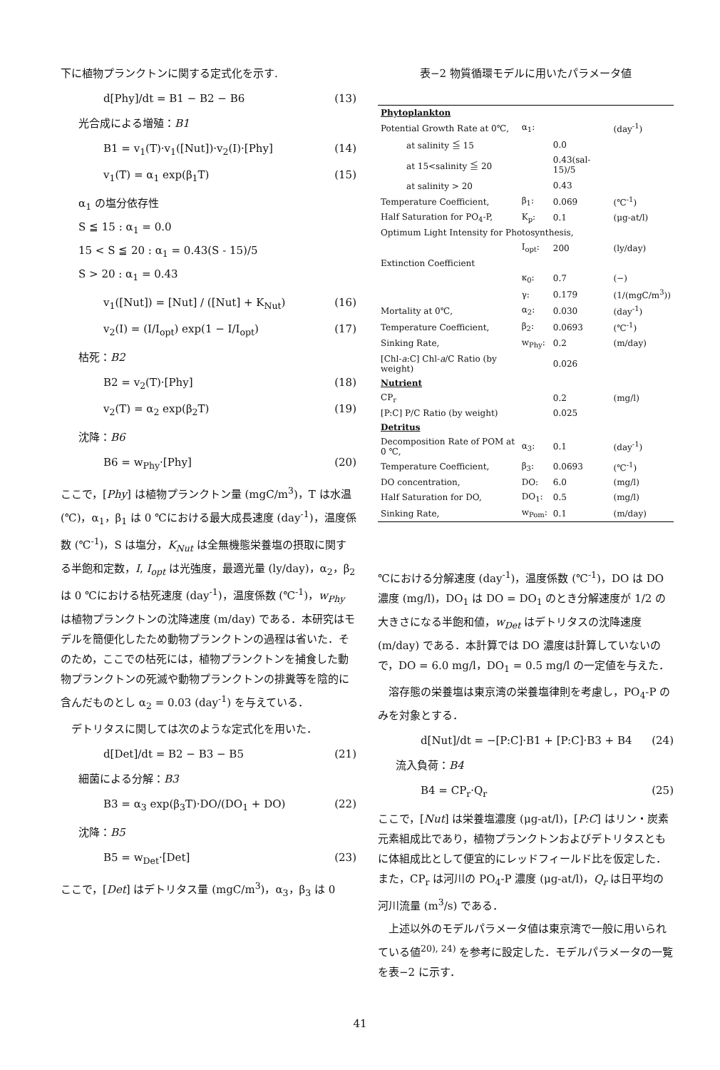下に植物プランクトンに関する定式化を示す.
d[Phy]/dt = B1 − B2 − B6 (13)
光合成による増殖：B1
B1 = v<sub>1</sub>(T)·v<sub>1</sub>([Nut])·v<sub>2</sub>(I)·[Phy] (14)
v<sub>1</sub>(T) = α<sub>1</sub> exp(β<sub>1</sub>T) (15)
α<sub>1</sub> の塩分依存性
S ≦ 15 : α<sub>1</sub> = 0.0
15 < S ≦ 20 : α<sub>1</sub> = 0.43(S - 15)/5
S > 20 : α<sub>1</sub> = 0.43
v<sub>1</sub>([Nut]) = [Nut] / ([Nut] + K<sub>Nut</sub>) (16)
v<sub>2</sub>(I) = (I/I<sub>opt</sub>) exp(1 − I/I<sub>opt</sub>) (17)
枯死：B2
B2 = v<sub>2</sub>(T)·[Phy] (18)
v<sub>2</sub>(T) = α<sub>2</sub> exp(β<sub>2</sub>T) (19)
沈降：B6
B6 = w<sub>Phy</sub>·[Phy] (20)
ここで，[Phy] は植物プランクトン量 (mgC/m<sup>3</sup>)，T は水温 (℃)，α<sub>1</sub>，β<sub>1</sub> は 0 ℃における最大成長速度 (day<sup>-1</sup>)，温度係数 (℃<sup>-1</sup>)，S は塩分，K<sub>Nut</sub> は全無機態栄養塩の摂取に関する半飽和定数，I, I<sub>opt</sub> は光強度，最適光量 (ly/day)，α<sub>2</sub>，β<sub>2</sub> は 0 ℃における枯死速度 (day<sup>-1</sup>)，温度係数 (℃<sup>-1</sup>)，w<sub>Phy</sub> は植物プランクトンの沈降速度 (m/day) である．本研究はモデルを簡便化したため動物プランクトンの過程は省いた．そのため，ここでの枯死には，植物プランクトンを捕食した動物プランクトンの死滅や動物プランクトンの排糞等を陰的に含んだものとし α<sub>2</sub> = 0.03 (day<sup>-1</sup>) を与えている．
　デトリタスに関しては次のような定式化を用いた．
d[Det]/dt = B2 − B3 − B5 (21)
細菌による分解：B3
B3 = α<sub>3</sub> exp(β<sub>3</sub>T)·DO/(DO<sub>1</sub> + DO) (22)
沈降：B5
B5 = w<sub>Det</sub>·[Det] (23)
ここで，[Det] はデトリタス量 (mgC/m<sup>3</sup>)，α<sub>3</sub>，β<sub>3</sub> は 0
表−2 物質循環モデルに用いたパラメータ値
| Phytoplankton | | | |
| Potential Growth Rate at 0℃, | α<sub>1</sub>: | | (day<sup>-1</sup>) |
| at salinity ≦ 15 | | 0.0 | |
| at 15<salinity ≦ 20 | | 0.43(sal-15)/5 | |
| at salinity > 20 | | 0.43 | |
| Temperature Coefficient, | β<sub>1</sub>: | 0.069 | (℃<sup>-1</sup>) |
| Half Saturation for PO<sub>4</sub>-P, | K<sub>p</sub>: | 0.1 | (μg-at/l) |
| Optimum Light Intensity for Photosynthesis, | | | |
| | I<sub>opt</sub>: | 200 | (ly/day) |
| Extinction Coefficient | | | |
| | κ<sub>0</sub>: | 0.7 | (−) |
| | γ: | 0.179 | (1/(mgC/m<sup>3</sup>)) |
| Mortality at 0℃, | α<sub>2</sub>: | 0.030 | (day<sup>-1</sup>) |
| Temperature Coefficient, | β<sub>2</sub>: | 0.0693 | (℃<sup>-1</sup>) |
| Sinking Rate, | w<sub>Phy</sub>: | 0.2 | (m/day) |
| [Chl- a :C] Chl- a /C Ratio (by weight) | | 0.026 | |
| Nutrient | | | |
| CP<sub>r</sub> | | 0.2 | (mg/l) |
| [P:C] P/C Ratio (by weight) | | 0.025 | |
| Detritus | | | |
| Decomposition Rate of POM at 0 ℃, | α<sub>3</sub>: | 0.1 | (day<sup>-1</sup>) |
| Temperature Coefficient, | β<sub>3</sub>: | 0.0693 | (℃<sup>-1</sup>) |
| DO concentration, | DO: | 6.0 | (mg/l) |
| Half Saturation for DO, | DO<sub>1</sub>: | 0.5 | (mg/l) |
| Sinking Rate, | w<sub>Pom</sub>: | 0.1 | (m/day) |
℃における分解速度 (day<sup>-1</sup>)，温度係数 (℃<sup>-1</sup>)，DO は DO 濃度 (mg/l)，DO<sub>1</sub> は DO = DO<sub>1</sub> のとき分解速度が 1/2 の大きさになる半飽和値，w<sub>Det</sub> はデトリタスの沈降速度 (m/day) である．本計算では DO 濃度は計算していないので，DO = 6.0 mg/l，DO<sub>1</sub> = 0.5 mg/l の一定値を与えた．
　溶存態の栄養塩は東京湾の栄養塩律則を考慮し，PO<sub>4</sub>-P のみを対象とする．
d[Nut]/dt = −[P:C]·B1 + [P:C]·B3 + B4 (24)
流入負荷：B4
B4 = CP<sub>r</sub>·Q<sub>r</sub> (25)
ここで，[Nut] は栄養塩濃度 (μg-at/l)，[P:C] はリン・炭素元素組成比であり，植物プランクトンおよびデトリタスともに体組成比として便宜的にレッドフィールド比を仮定した．また，CP<sub>r</sub> は河川の PO<sub>4</sub>-P 濃度 (μg-at/l)，Q<sub>r</sub> は日平均の河川流量 (m<sup>3</sup>/s) である．
　上述以外のモデルパラメータ値は東京湾で一般に用いられている値<sup>20), 24)</sup> を参考に設定した．モデルパラメータの一覧を表−2 に示す．
41